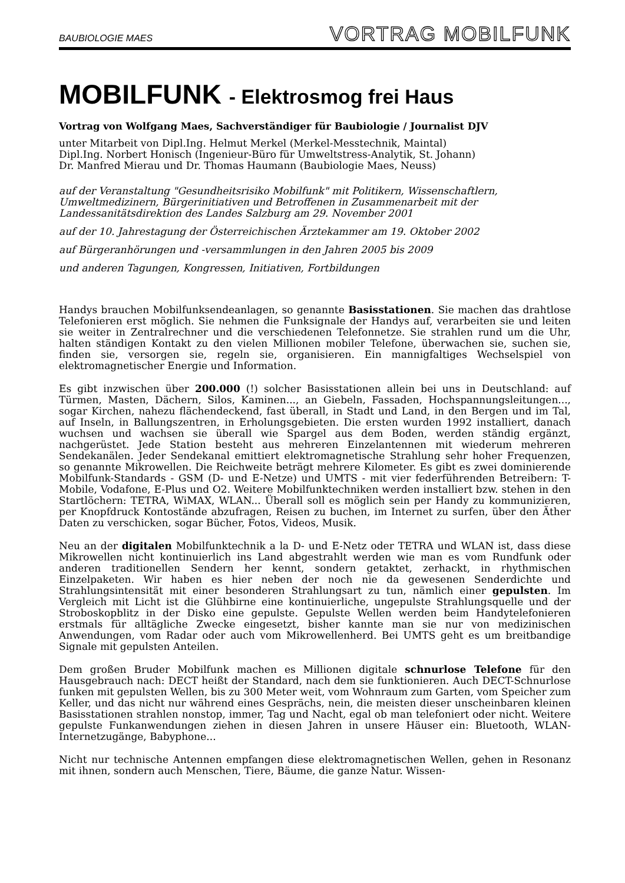BAUBIOLOGIE MAES VORTRAG MOBILFUNK
MOBILFUNK - Elektrosmog frei Haus
Vortrag von Wolfgang Maes, Sachverständiger für Baubiologie / Journalist DJV
unter Mitarbeit von Dipl.Ing. Helmut Merkel (Merkel-Messtechnik, Maintal)
Dipl.Ing. Norbert Honisch (Ingenieur-Büro für Umweltstress-Analytik, St. Johann)
Dr. Manfred Mierau und Dr. Thomas Haumann (Baubiologie Maes, Neuss)
auf der Veranstaltung "Gesundheitsrisiko Mobilfunk" mit Politikern, Wissenschaftlern, Umweltmedizinern, Bürgerinitiativen und Betroffenen in Zusammenarbeit mit der Landessanitätsdirektion des Landes Salzburg am 29. November 2001
auf der 10. Jahrestagung der Österreichischen Ärztekammer am 19. Oktober 2002
auf Bürgeranhörungen und -versammlungen in den Jahren 2005 bis 2009
und anderen Tagungen, Kongressen, Initiativen, Fortbildungen
Handys brauchen Mobilfunksendeanlagen, so genannte Basisstationen. Sie machen das drahtlose Telefonieren erst möglich. Sie nehmen die Funksignale der Handys auf, verarbeiten sie und leiten sie weiter in Zentralrechner und die verschiedenen Telefonnetze. Sie strahlen rund um die Uhr, halten ständigen Kontakt zu den vielen Millionen mobiler Telefone, überwachen sie, suchen sie, finden sie, versorgen sie, regeln sie, organisieren. Ein mannigfaltiges Wechselspiel von elektromagnetischer Energie und Information.
Es gibt inzwischen über 200.000 (!) solcher Basisstationen allein bei uns in Deutschland: auf Türmen, Masten, Dächern, Silos, Kaminen..., an Giebeln, Fassaden, Hochspannungsleitungen..., sogar Kirchen, nahezu flächendeckend, fast überall, in Stadt und Land, in den Bergen und im Tal, auf Inseln, in Ballungszentren, in Erholungsgebieten. Die ersten wurden 1992 installiert, danach wuchsen und wachsen sie überall wie Spargel aus dem Boden, werden ständig ergänzt, nachgerüstet. Jede Station besteht aus mehreren Einzelantennen mit wiederum mehreren Sendekanälen. Jeder Sendekanal emittiert elektromagnetische Strahlung sehr hoher Frequenzen, so genannte Mikrowellen. Die Reichweite beträgt mehrere Kilometer. Es gibt es zwei dominierende Mobilfunk-Standards - GSM (D- und E-Netze) und UMTS - mit vier federführenden Betreibern: T-Mobile, Vodafone, E-Plus und O2. Weitere Mobilfunktechniken werden installiert bzw. stehen in den Startlöchern: TETRA, WiMAX, WLAN... Überall soll es möglich sein per Handy zu kommunizieren, per Knopfdruck Kontostände abzufragen, Reisen zu buchen, im Internet zu surfen, über den Äther Daten zu verschicken, sogar Bücher, Fotos, Videos, Musik.
Neu an der digitalen Mobilfunktechnik a la D- und E-Netz oder TETRA und WLAN ist, dass diese Mikrowellen nicht kontinuierlich ins Land abgestrahlt werden wie man es vom Rundfunk oder anderen traditionellen Sendern her kennt, sondern getaktet, zerhackt, in rhythmischen Einzelpaketen. Wir haben es hier neben der noch nie da gewesenen Senderdichte und Strahlungsintensität mit einer besonderen Strahlungsart zu tun, nämlich einer gepulsten. Im Vergleich mit Licht ist die Glühbirne eine kontinuierliche, ungepulste Strahlungsquelle und der Stroboskopblitz in der Disko eine gepulste. Gepulste Wellen werden beim Handytelefonieren erstmals für alltägliche Zwecke eingesetzt, bisher kannte man sie nur von medizinischen Anwendungen, vom Radar oder auch vom Mikrowellenherd. Bei UMTS geht es um breitbandige Signale mit gepulsten Anteilen.
Dem großen Bruder Mobilfunk machen es Millionen digitale schnurlose Telefone für den Hausgebrauch nach: DECT heißt der Standard, nach dem sie funktionieren. Auch DECT-Schnurlose funken mit gepulsten Wellen, bis zu 300 Meter weit, vom Wohnraum zum Garten, vom Speicher zum Keller, und das nicht nur während eines Gesprächs, nein, die meisten dieser unscheinbaren kleinen Basisstationen strahlen nonstop, immer, Tag und Nacht, egal ob man telefoniert oder nicht. Weitere gepulste Funkanwendungen ziehen in diesen Jahren in unsere Häuser ein: Bluetooth, WLAN-Internetzugänge, Babyphone...
Nicht nur technische Antennen empfangen diese elektromagnetischen Wellen, gehen in Resonanz mit ihnen, sondern auch Menschen, Tiere, Bäume, die ganze Natur. Wissen-